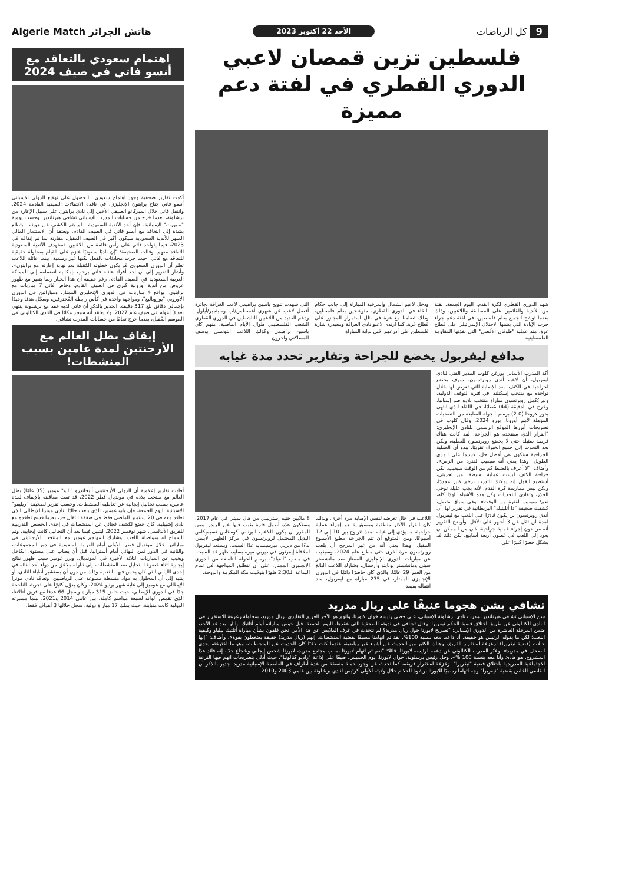9 كل الرياضات الأحد 22 أكتوبر 2023 هاتش الجزائر Algerie Match
فلسطين تزين قمصان لاعبي الدوري القطري في لفتة دعم مميزة
شهد الدوري القطري لكرة القدم، اليوم الجمعة، لفتة من الأندية والقائمين على المسابقة واللاعبين، وذلك بعدما توشح الجميع بعلم فلسطين، في لفتة دعم جراء حرب الإبادة التي يشنها الاحتلال الإسرائيلي على قطاع غزة، منذ عملية "طوفان الأقصى" التي نفذتها المقاومة الفلسطينية.
ودخل لاعبو الشمال والمرخية المباراة إلى جانب حكام اللقاء في الدوري القطري، متوشحين بعلم فلسطين، وذلك تضامنا مع غزة في ظل استمرار المجازر على قطاع غزة. كما ارتدى لاعبو نادي الغرافة ومعيذرة شارة فلسطين على أذرعهم، قبل بداية المباراة
التي شهدت تتويج ياسين براهيمي لاعب الغرافة بجائزة أفضل لاعب عن شهري أغسطس/آب وسبتمبر/أيلول. ودعم العديد من اللاعبين الناشطين في الدوري القطري الشعب الفلسطيني طوال الأيام الماضية، منهم كان ياسين براهيمي وكذلك اللاعب التونسي يوسف المساكني وآخرون.
مدافع ليفربول يخضع للجراحة وتقارير تحدد مدة غيابه
أكد المدرب الألماني يورغن كلوب المدير الفني لنادي ليفربول، أن لاعبه أندي روبرتسون، سوف يخضع لجراحية في الكتف، بعد الإصابة التي تعرض لها خلال تواجده مع منتخب إسكتلندا في فترة التوقف الدولية. ولم يُكمل روبرتسون مباراة منتخب بلاده ضد إسبانيا، وخرج في الدقيقة (44) مُصابًا، في اللقاء الذي انتهى بفوز لاروخا (0-2) برسم الجولة السابعة من التصفيات المؤهلة لأمم أوروبا، يورو 2024. وقال كلوب في تصريحات أبرزها الموقع الرسمي للنادي الإنجليزي: "القرار الذي سنتخذه هو الجراحة، لقد كانت هناك فرصة ضئيلة حتى لا يخضع روبرتسون للعملية، ولكن بعد التحدث إلى جميع الخبراء تقريبًا، يبدو أن العملية الجراحية ستكون هي أفضل حل، لاسيما على المدى الطويل. وهذا يعني أنه سيغيب لفترة من الزمن». وأضاف: "لا أعرف بالضبط كم من الوقت سيغيب، لكن جراحة الكتف ليست عملية بسيطة، من تجربتي، أستطيع القول إنه يمكنك التدرب بزخم كبير مجددًا، ولكن ليس ممارسة كرة القدم، لأنه يجب عليك توخي الحذر، وتفادي التحديات وكل هذه الأشياء. لهذا كله، نعم؛ سيغيب لفترة من الوقت». وفي سياق متصل، كشفت صحيفة "ذا أثليتيك" البريطانية في تقرير لها، أن أندي روبرتسون لن يكون قادرًا على اللعب مع ليفربول لمدة لن تقل عن 3 أشهر على الأقل. وأوضح التقرير أنه من دون إجراء عملية جراحية، كان من الممكن أن يعود إلى اللعب في غضون أربعة أسابيع، لكن ذلك قد يشكل خطرًا كبيرًا على
اللاعب في حال تعرضه لنفس الإصابة مرة أخرى، ولذلك كان القرار الأكثر منطقية ومسؤولية هو إجراء عملية جراحية، ما يؤدي إلى غيابه لمدة تتراوح بين 10 إلى 12 أسبوعًا، ومن المتوقع أن تتم الجراحة مطلع الأسبوع المقبل. وهذا يعني أنه من غير المرجح أن يلعب روبرتسون مرة أخرى حتى مطلع عام 2024، وسيغيب عن مباريات الدوري الإنجليزي الممتاز ضد مانشستر سيتي ومانشستر يونايتد وأرسنال. وشارك اللاعب البالغ من العمر 29 عامًا، والذي كان حاضرًا دائمًا في الدوري الإنجليزي الممتاز، في 275 مباراة مع ليفربول، منذ انتقاله بقيمة
8 ملايين جنيه إسترليني من هال سيتي في عام 2017، وستكون هذه أطول فترة يغيب فيها عن الريدز. ومن المقرر أن يكون اللاعب اليوناني كوستاس تسيميكاس البديل المحتمل لروبرتسون في مركز الظهير الأيسر، بدءًا من ديربي ميرسيسايد غدًا السبت. ويستعد ليفربول لملاقاة إيفرتون في ديربي ميرسيسايد، ظهر غد السبت، في ملعب "آنفيلد"، برسم الجولة التاسعة من الدوري الإنجليزي الممتاز، على أن تنطلق المواجهة في تمام الساعة الـ2:30 ظهرًا بتوقيت مكة المكرمة والدوحة.
تشافي يشن هجوما عنيفًا على ريال مدريد
شن الإسباني تشافي هيرنانديز، مدرب نادي برشلونة الإسباني، على خطى رئيسه خوان لابورتا، واتهم هو الآخر الغريم التقليدي، ريال مدريد، بمحاولة زعزعة الاستقرار في النادي الكتالوني عن طريق اختلاق قضية الحكم نيغريرا. وقال تشافي في ندوته الصحفية التي عقدها، اليوم الجمعة، قبل خوض مباراته أمام أتلتيك بيلباو، بعد غد الأحد، ضمن المرحلة العاشرة من الدوري الإسباني: "تصريح لابورتا حول ريال مدريد؟ لم نتحدث في غرف الملابس عن هذا الأمر، نحن قلقون بشأن مباراة أتلتيك بيلباو وكيفية اللعب؛ لكن ما يقوله الرئيس هو حقيقة، أنا داعما معه بنسبة 100%. لقد تم اتهامنا مسبقًا بقضية المنشطات، إنهم (ريال مدريد) حقيقة يضغطون بقوة». وأضاف: "إنها حالات (قضية نيغريرا) لزعزعة استقرار الفريق، وهناك الكثير من الحديث عن أشياء غير رياضية، عندما كنت لاعبًا كان الحديث عن المنشطات، وهو ما اخترعته إحدى الصحف في مدريد». وعبّر المدرب الكتالوني عن دعمه لرئيسه لابورتا، قائلا: "نعم تم اتهام لابورتا بسبب مجتمع مدريد، لابورتا شخص إيجابي وشجاع جدًا، إنه قائد هذا المشروع، هو هادئ وأنا معه بنسبة 100 %». وحل رئيس برشلونة، خوان لابورتا، يوم الخميس، ضيفًا على إذاعة "راديو كتالونيا"، حيث أدلى بتصريحات اتهم فيها النزعة الاجتماعية المدريدية باختلاق قضية "نيغريرا" لزعزعة استقرار فريقه، كما تحدث عن وجود حملة منسقة من عدة أطراف في العاصمة الإسبانية مدريد. جدير بالذكر أن القاضي الخاص بقضية "نيغريرا" وجه اتهاما رسميًا للابورتا برشوة الحكام خلال ولايته الأولى كرئيس لنادي برشلونة بين عامي 2003 و2010.
اهتمام سعودي بالتعاقد مع أنسو فاتي في صيف 2024
أكدت تقارير صحفية وجود اهتمام سعودي، بالحصول على توقيع الدولي الإسباني أنسو فاتي جناح برايتون الإنجليزي، في نافذة الانتقالات الصيفية القادمة 2024. وانتقل فاتي خلال الميركاتو الصيفي الأخير، إلى نادي برايتون على سبيل الإعارة من برشلونة، بعدما خرج من حسابات المدرب الإسباني تشافي هيرنانديز. وحسب يومية "سبورت" الإسبانية، فإن أحد الأندية السعودية ـ لم يتم الكشف عن هويته ـ يتطلع بشدة إلى التعاقد مع أنسو فاتي في الصيف القادم. ويعتقد أن الاستثمار المالي المبهر للأندية السعودية سيكون أكبر في الصيف المقبل، مقارنة بما تم إنفاقه في 2023، فيما يتواجد فاتي على رأس قائمة من اللاعبين، تستهدف الأندية السعودية التعاقد معهم. وقالت الصحيفة: "إن ناديًا سعوديًا عازم على القيام بمحاولة حقيقية للتعاقد مع فاتي، حيث جرت محادثات بالفعل لكنها غير رسمية، بينما عائلة اللاعب تعلم أن الدوري السعودي قد يكون خطوته المُقبلة بعد نهاية إعارته مع برايتون». وأشار التقرير إلى أن أحد أفراد عائلة فاتي يرحب بإمكانية انضمامه إلى المملكة العربية السعودية في الصيف القادم، رغم حقيقة أن هذا الخيار ربما يتغير مع ظهور عروض من أندية أوروبية كبرى في الصيف القادم. وخاض فاتي 7 مباريات مع برايتون، بواقع 4 مباريات في الدوري الإنجليزي الممتاز، ومباراتين في الدوري الأوروبي "يوروباليغ"، ومواجهة واحدة في كأس رابطة المُحترفين، وسجّل هدفا وحيدًا بإجمالي دقائق بلغ 317 دقيقة. الجدير بالذكر أن فاتي لديه عقد مع برشلونة ينتهي بعد 3 أعوام في صيف عام 2027، ولا يعتقد أنه سيجد مكانًا في النادي الكتالوني في الموسم المُقبل، بعدما خرج تمامًا من حسابات المدرب تشافي.
إيقاف بطل العالم مع الأرجنتين لمدة عامين بسبب المنشطات!
أفادت تقارير إعلامية أن الدولي الأرجنتيني أليخاندرو "بابو" غوميز (35 عامًا) بطل العالم مع منتخب بلاده في مونديال قطر 2022، قد تمت معاقبته بالإيقاف لمدة عامين، بسبب تحاليل إيجابية عن تعاطيه المنشطات. وحسب تقرير لصحيفة "ريليفو" الإسبانية اليوم الجمعة، فإن بابو غوميز، الذي يلعب حاليًا لنادي مونزا الإيطالي الذي تعاقد معه في 20 سبتمبر الماضي فقط في صفقة انتقال حر، بعدما فسخ تعاقده مع نادي إشبيلية، كان خضع لكشف فجائي عن المنشطات في إحدى الحصص التدريبية للفريق الأندلسي، شهر نوفمبر 2022، ليتبين فيما بعد أن التحاليل كانت إيجابية، وتم السماح له بمواصلة اللعب. وشارك المهاجم غوميز مع المنتخب الأرجنتيني في مباراتين خلال مونديال قطر، الأولى أمام العربية السعودية في دور المجموعات، والثانية في الدور ثمن النهائي أمام أستراليا، قبل أن يصاب على مستوى الكاحل ويغيب عن المباريات الثلاثة الأخيرة في المونديال. وبرر غوميز سبب ظهور نتائج إيجابية أثناء خضوعة لتحليل ضد المنشطات، إلى تناوله ملاعق من دواء أحد أبنائه في إحدى الليالي التي كان يحس فيها بالتعب، وذلك من دون أن يستشير أطباء النادي، أو ينتبه إلى أن المحلول به مواد منشطة ممنوعة على الرياضيين. وتعاقد نادي مونزا الإيطالي مع غوميز إلى غاية شهر يونيو 2024، وكان يعوّل كثيرًا على تجربته الناجحة جدًا في الدوري الإيطالي، حيث خاض 315 مباراة وسجل 66 هدفا مع فريق أتالانتا، الذي تقمص ألوانه لسبعة مواسم كاملة، بين عامي 2014 و2021. بينما مسيرته الدولية كانت متباينة، حيث يملك 17 مباراة دولية، سجل خلالها 3 أهداف فقط.